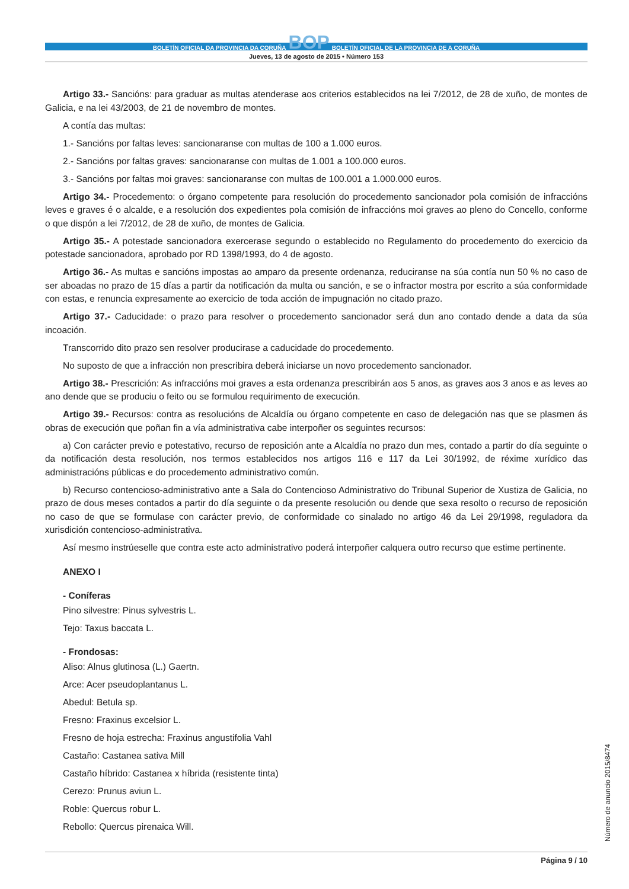BOLETÍN OFICIAL DA PROVINCIA DA CORUÑA BOP BOLETÍN OFICIAL DE LA PROVINCIA DE A CORUÑA
Jueves, 13 de agosto de 2015 • Número 153
Artigo 33.- Sancións: para graduar as multas atenderase aos criterios establecidos na lei 7/2012, de 28 de xuño, de montes de Galicia, e na lei 43/2003, de 21 de novembro de montes.
A contía das multas:
1.- Sancións por faltas leves: sancionaranse con multas de 100 a 1.000 euros.
2.- Sancións por faltas graves: sancionaranse con multas de 1.001 a 100.000 euros.
3.- Sancións por faltas moi graves: sancionaranse con multas de 100.001 a 1.000.000 euros.
Artigo 34.- Procedemento: o órgano competente para resolución do procedemento sancionador pola comisión de infraccións leves e graves é o alcalde, e a resolución dos expedientes pola comisión de infraccións moi graves ao pleno do Concello, conforme o que dispón a lei 7/2012, de 28 de xuño, de montes de Galicia.
Artigo 35.- A potestade sancionadora exercerase segundo o establecido no Regulamento do procedemento do exercicio da potestade sancionadora, aprobado por RD 1398/1993, do 4 de agosto.
Artigo 36.- As multas e sancións impostas ao amparo da presente ordenanza, reduciranse na súa contía nun 50 % no caso de ser aboadas no prazo de 15 días a partir da notificación da multa ou sanción, e se o infractor mostra por escrito a súa conformidade con estas, e renuncia expresamente ao exercicio de toda acción de impugnación no citado prazo.
Artigo 37.- Caducidade: o prazo para resolver o procedemento sancionador será dun ano contado dende a data da súa incoación.
Transcorrido dito prazo sen resolver producirase a caducidade do procedemento.
No suposto de que a infracción non prescribira deberá iniciarse un novo procedemento sancionador.
Artigo 38.- Prescrición: As infraccións moi graves a esta ordenanza prescribirán aos 5 anos, as graves aos 3 anos e as leves ao ano dende que se produciu o feito ou se formulou requirimento de execución.
Artigo 39.- Recursos: contra as resolucións de Alcaldía ou órgano competente en caso de delegación nas que se plasmen ás obras de execución que poñan fin a vía administrativa cabe interpoñer os seguintes recursos:
a) Con carácter previo e potestativo, recurso de reposición ante a Alcaldía no prazo dun mes, contado a partir do día seguinte o da notificación desta resolución, nos termos establecidos nos artigos 116 e 117 da Lei 30/1992, de réxime xurídico das administracións públicas e do procedemento administrativo común.
b) Recurso contencioso-administrativo ante a Sala do Contencioso Administrativo do Tribunal Superior de Xustiza de Galicia, no prazo de dous meses contados a partir do día seguinte o da presente resolución ou dende que sexa resolto o recurso de reposición no caso de que se formulase con carácter previo, de conformidade co sinalado no artigo 46 da Lei 29/1998, reguladora da xurisdición contencioso-administrativa.
Así mesmo instrúeselle que contra este acto administrativo poderá interpoñer calquera outro recurso que estime pertinente.
ANEXO I
- Coníferas
Pino silvestre: Pinus sylvestris L.
Tejo: Taxus baccata L.
- Frondosas:
Aliso: Alnus glutinosa (L.) Gaertn.
Arce: Acer pseudoplantanus L.
Abedul: Betula sp.
Fresno: Fraxinus excelsior L.
Fresno de hoja estrecha: Fraxinus angustifolia Vahl
Castaño: Castanea sativa Mill
Castaño híbrido: Castanea x híbrida (resistente tinta)
Cerezo: Prunus aviun L.
Roble: Quercus robur L.
Rebollo: Quercus pirenaica Will.
Número de anuncio 2015/8474
Página 9 / 10